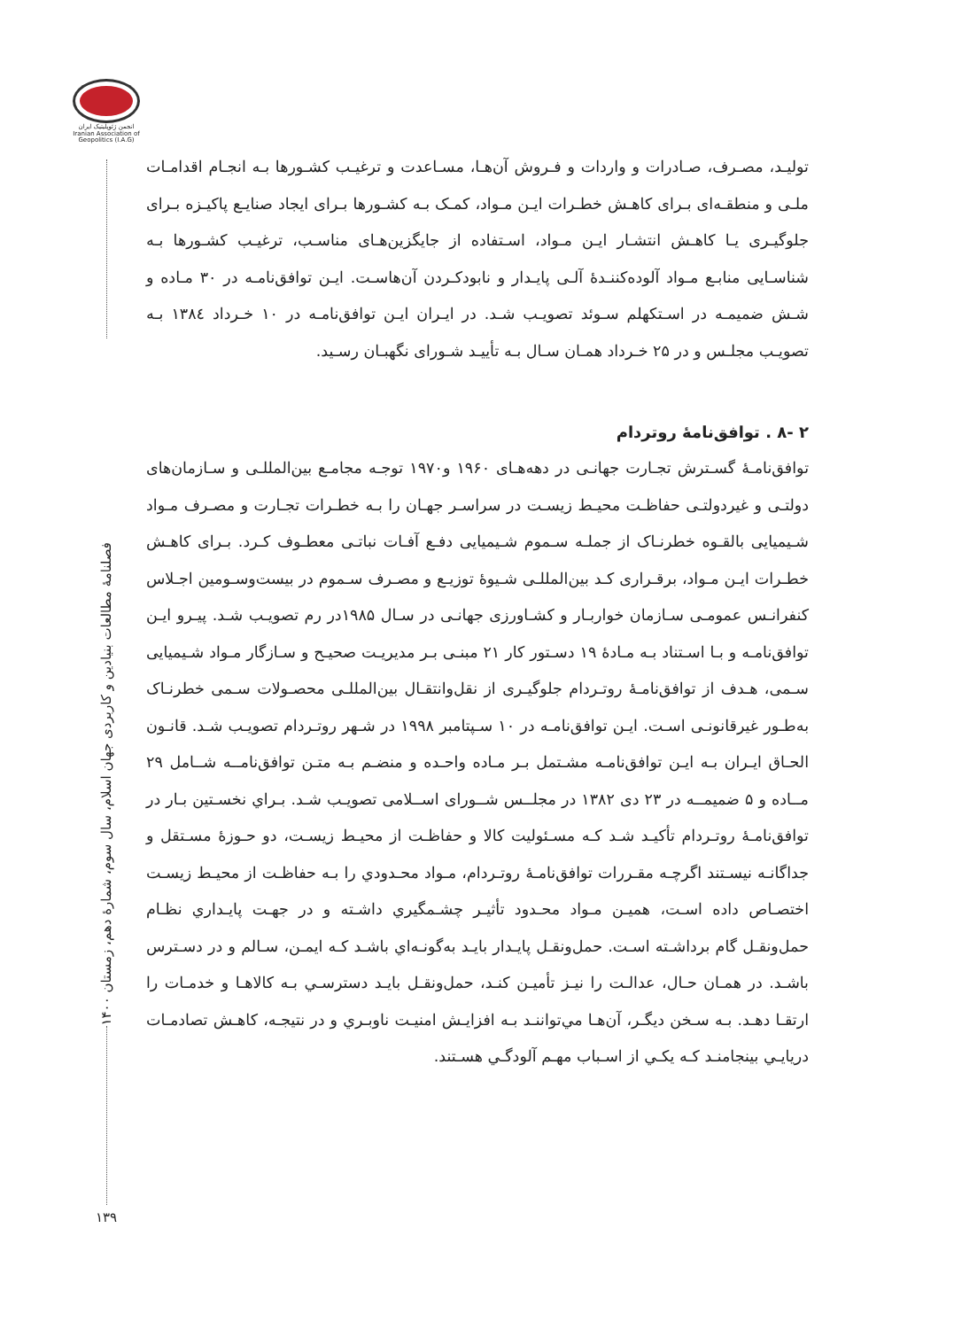انجمن ژئوپلیتیک ایران Iranian Association of Geopolitics (I.A.G)
فصلنامهٔ مطالعات بنیادین و کاربردی جهان اسلام، سال سوم، شمارهٔ دهم، زمستان ۱۴۰۰
تولیـد، مصـرف، صـادرات و واردات و فـروش آن‌هـا، مسـاعدت و ترغیـب کشـورها بـه انجـام اقدامـات ملـی و منطقـه‌ای بـرای کاهـش خطـرات ایـن مـواد، کمـک بـه کشـورها بـرای ایجاد صنایـع پاکیـزه بـرای جلوگیـری یـا کاهـش انتشـار ایـن مـواد، اسـتفاده از جایگزین‌هـای مناسـب، ترغیـب کشـورها بـه شناسـایی منابـع مـواد آلوده‌کننـدهٔ آلـی پایـدار و نابودکـردن آن‌هاسـت. ایـن توافق‌نامـه در ۳۰ مـاده و شـش ضمیمـه در اسـتکهلم سـوئد تصویـب شـد. در ایـران ایـن توافق‌نامـه در ۱۰ خـرداد ۱۳۸٤ بـه تصویـب مجلـس و در ۲۵ خـرداد همـان سـال بـه تأییـد شـورای نگهبـان رسـید.
۲ -۸ . توافق‌نامهٔ روتردام
توافق‌نامـهٔ گسـترش تجـارت جهانـی در دهه‌هـای ۱۹۶۰ و۱۹۷۰ توجـه مجامـع بین‌المللـی و سـازمان‌های دولتـی و غیردولتـی حفاظـت محیـط زیسـت در سراسـر جهـان را بـه خطـرات تجـارت و مصـرف مـواد شـیمیایی بالقـوه خطرنـاک از جملـه سـموم شـیمیایی دفـع آفـات نباتـی معطـوف کـرد. بـرای کاهـش خطـرات ایـن مـواد، برقـراری کـد بین‌المللـی شـیوهٔ توزیـع و مصـرف سـموم در بیست‌وسـومین اجـلاس کنفرانـس عمومـی سـازمان خواربـار و کشـاورزی جهانـی در سـال ۱۹۸۵در رم تصویـب شـد. پیـرو ایـن توافق‌نامـه و بـا اسـتناد بـه مـادهٔ ۱۹ دسـتور کار ۲۱ مبنـی بـر مدیریـت صحیـح و سـازگار مـواد شـیمیایی سـمی، هـدف از توافق‌نامـهٔ روتـردام جلوگیـری از نقل‌وانتقـال بین‌المللـی محصـولات سـمی خطرنـاک به‌طـور غیرقانونـی اسـت. ایـن توافق‌نامـه در ۱۰ سـپتامبر ۱۹۹۸ در شـهر روتـردام تصویـب شـد. قانـون الحـاق ایـران بـه ایـن توافق‌نامـه مشـتمل بـر مـاده واحـده و منضـم بـه متـن توافق‌نامــه شــامل ۲۹ مــاده و ۵ ضمیمــه در ۲۳ دی ۱۳۸۲ در مجلــس شــورای اســلامی تصویـب شـد. بـراي نخسـتين بـار در توافق‌نامـهٔ روتـردام تأكيـد شـد كـه مسـئوليت كالا و حفاظـت از محيـط زيسـت، دو حـوزهٔ مسـتقل و جداگانـه نيسـتند اگرچـه مقـررات توافق‌نامـهٔ روتـردام، مـواد محـدودي را بـه حفاظـت از محيـط زيسـت اختصـاص داده اسـت، همیـن مـواد محـدود تأثيـر چشـمگيري داشـته و در جهـت پايـداري نظـام حمل‌ونقـل گام برداشـته اسـت. حمل‌ونقـل پايـدار بايـد به‌گونـه‌اي باشـد كـه ايمـن، سـالم و در دسـترس باشـد. در همـان حـال، عدالـت را نيـز تأميـن كنـد، حمل‌ونقـل بايـد دسترسـي بـه كالاهـا و خدمـات را ارتقـا دهـد. بـه سـخن ديگـر، آن‌هـا مي‌تواننـد بـه افزايـش امنيـت ناوبـري و در نتيجـه، كاهـش تصادمـات دريايـي بينجامنـد كـه يكـي از اسـباب مهـم آلودگـي هسـتند.
۱۳۹